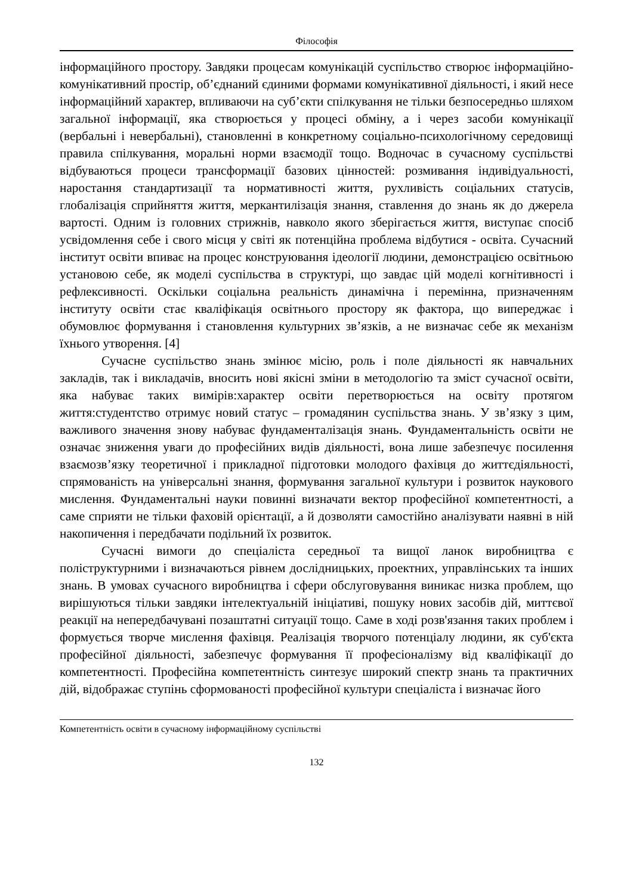Філософія
інформаційного простору. Завдяки процесам комунікацій суспільство створює інформаційно-комунікативний простір, об’єднаний єдиними формами комунікативної діяльності, і який несе інформаційний характер, впливаючи на суб’єкти спілкування не тільки безпосередньо шляхом загальної інформації, яка створюється у процесі обміну, а і через засоби комунікації (вербальні і невербальні), становленні в конкретному соціально-психологічному середовищі правила спілкування, моральні норми взаємодії тощо. Водночас в сучасному суспільстві відбуваються процеси трансформації базових цінностей: розмивання індивідуальності, наростання стандартизації та нормативності життя, рухливість соціальних статусів, глобалізація сприйняття життя, меркантилізація знання, ставлення до знань як до джерела вартості. Одним із головних стрижнів, навколо якого зберігається життя, виступає спосіб усвідомлення себе і свого місця у світі як потенційна проблема відбутися - освіта. Сучасний інститут освіти впиває на процес конструювання ідеології людини, демонстрацією освітньою установою себе, як моделі суспільства в структурі, що завдає цій моделі когнітивності і рефлексивності. Оскільки соціальна реальність динамічна і перемінна, призначенням інституту освіти стає кваліфікація освітнього простору як фактора, що випереджає і обумовлює формування і становлення культурних зв’язків, а не визначає себе як механізм їхнього утворення. [4]
Сучасне суспільство знань змінює місію, роль і поле діяльності як навчальних закладів, так і викладачів, вносить нові якісні зміни в методологію та зміст сучасної освіти, яка набуває таких вимірів:характер освіти перетворюється на освіту протягом життя:студентство отримує новий статус – громадянин суспільства знань. У зв’язку з цим, важливого значення знову набуває фундаменталізація знань. Фундаментальність освіти не означає зниження уваги до професійних видів діяльності, вона лише забезпечує посилення взаємозв’язку теоретичної і прикладної підготовки молодого фахівця до життєдіяльності, спрямованість на універсальні знання, формування загальної культури і розвиток наукового мислення. Фундаментальні науки повинні визначати вектор професійної компетентності, а саме сприяти не тільки фаховій орієнтації, а й дозволяти самостійно аналізувати наявні в ній накопичення і передбачати подільний їх розвиток.
Сучасні вимоги до спеціаліста середньої та вищої ланок виробництва є поліструктурними і визначаються рівнем дослідницьких, проектних, управлінських та інших знань. В умовах сучасного виробництва і сфери обслуговування виникає низка проблем, що вирішуються тільки завдяки інтелектуальній ініціативі, пошуку нових засобів дій, миттєвої реакції на непередбачувані позаштатні ситуації тощо. Саме в ході розв'язання таких проблем і формується творче мислення фахівця. Реалізація творчого потенціалу людини, як суб'єкта професійної діяльності, забезпечує формування її професіоналізму від кваліфікації до компетентності. Професійна компетентність синтезує широкий спектр знань та практичних дій, відображає ступінь сформованості професійної культури спеціаліста і визначає його
Компетентність освіти в сучасному інформаційному суспільстві
132